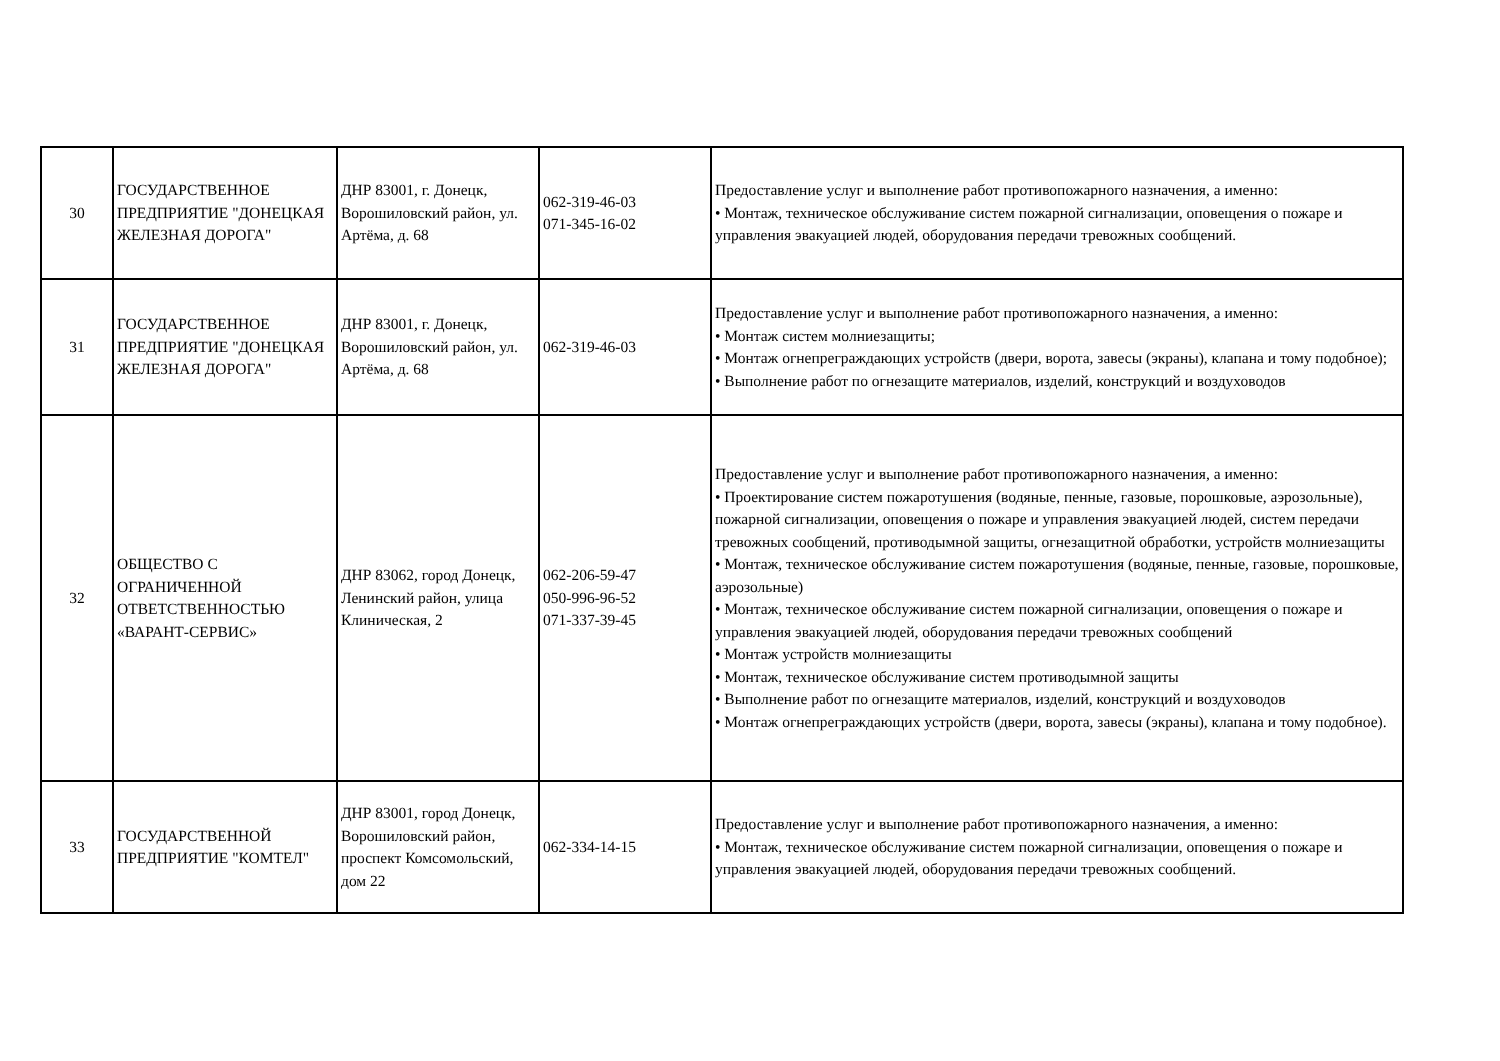| 30 | ГОСУДАРСТВЕННОЕ ПРЕДПРИЯТИЕ "ДОНЕЦКАЯ ЖЕЛЕЗНАЯ ДОРОГА" | ДНР 83001, г. Донецк, Ворошиловский район, ул. Артёма, д. 68 | 062-319-46-03 071-345-16-02 | Предоставление услуг и выполнение работ противопожарного назначения, а именно: • Монтаж, техническое обслуживание систем пожарной сигнализации, оповещения о пожаре и управления эвакуацией людей, оборудования передачи тревожных сообщений. |
| 31 | ГОСУДАРСТВЕННОЕ ПРЕДПРИЯТИЕ "ДОНЕЦКАЯ ЖЕЛЕЗНАЯ ДОРОГА" | ДНР 83001, г. Донецк, Ворошиловский район, ул. Артёма, д. 68 | 062-319-46-03 | Предоставление услуг и выполнение работ противопожарного назначения, а именно: • Монтаж систем молниезащиты; • Монтаж огнепреграждающих устройств (двери, ворота, завесы (экраны), клапана и тому подобное); • Выполнение работ по огнезащите материалов, изделий, конструкций и воздуховодов |
| 32 | ОБЩЕСТВО С ОГРАНИЧЕННОЙ ОТВЕТСТВЕННОСТЬЮ «ВАРАНТ-СЕРВИС» | ДНР 83062, город Донецк, Ленинский район, улица Клиническая, 2 | 062-206-59-47 050-996-96-52 071-337-39-45 | Предоставление услуг и выполнение работ противопожарного назначения, а именно: • Проектирование систем пожаротушения (водяные, пенные, газовые, порошковые, аэрозольные), пожарной сигнализации, оповещения о пожаре и управления эвакуацией людей, систем передачи тревожных сообщений, противодымной защиты, огнезащитной обработки, устройств молниезащиты • Монтаж, техническое обслуживание систем пожаротушения (водяные, пенные, газовые, порошковые, аэрозольные) • Монтаж, техническое обслуживание систем пожарной сигнализации, оповещения о пожаре и управления эвакуацией людей, оборудования передачи тревожных сообщений • Монтаж устройств молниезащиты • Монтаж, техническое обслуживание систем противодымной защиты • Выполнение работ по огнезащите материалов, изделий, конструкций и воздуховодов • Монтаж огнепреграждающих устройств (двери, ворота, завесы (экраны), клапана и тому подобное). |
| 33 | ГОСУДАРСТВЕННОЙ ПРЕДПРИЯТИЕ "КОМТЕЛ" | ДНР 83001, город Донецк, Ворошиловский район, проспект Комсомольский, дом 22 | 062-334-14-15 | Предоставление услуг и выполнение работ противопожарного назначения, а именно: • Монтаж, техническое обслуживание систем пожарной сигнализации, оповещения о пожаре и управления эвакуацией людей, оборудования передачи тревожных сообщений. |